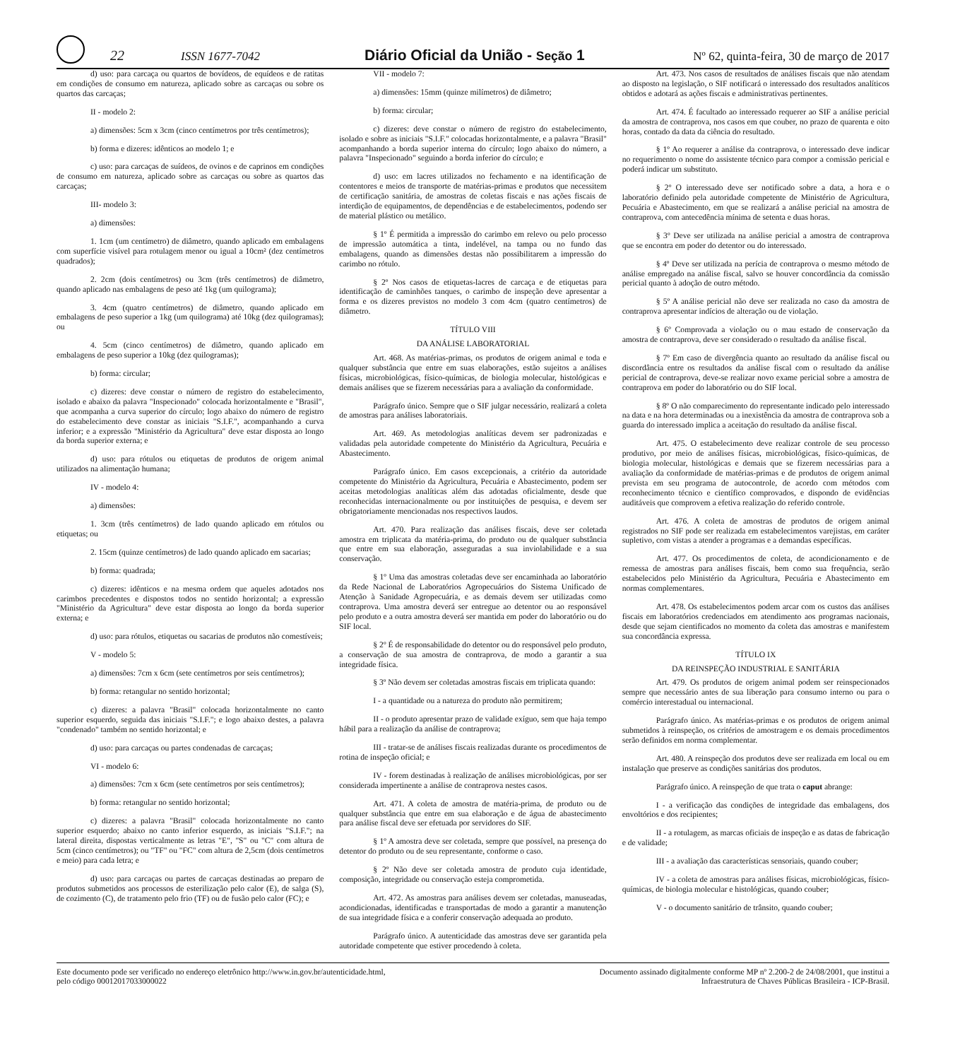22 ISSN 1677-7042 Diário Oficial da União - Seção 1 Nº 62, quinta-feira, 30 de março de 2017
d) uso: para carcaça ou quartos de bovídeos, de equídeos e de ratitas em condições de consumo em natureza, aplicado sobre as carcaças ou sobre os quartos das carcaças;
II - modelo 2:
a) dimensões: 5cm x 3cm (cinco centímetros por três centímetros);
b) forma e dizeres: idênticos ao modelo 1; e
c) uso: para carcaças de suídeos, de ovinos e de caprinos em condições de consumo em natureza, aplicado sobre as carcaças ou sobre as quartos das carcaças;
III- modelo 3:
a) dimensões:
1. 1cm (um centímetro) de diâmetro, quando aplicado em embalagens com superfície visível para rotulagem menor ou igual a 10cm² (dez centímetros quadrados);
2. 2cm (dois centímetros) ou 3cm (três centímetros) de diâmetro, quando aplicado nas embalagens de peso até 1kg (um quilograma);
3. 4cm (quatro centímetros) de diâmetro, quando aplicado em embalagens de peso superior a 1kg (um quilograma) até 10kg (dez quilogramas); ou
4. 5cm (cinco centímetros) de diâmetro, quando aplicado em embalagens de peso superior a 10kg (dez quilogramas);
b) forma: circular;
c) dizeres: deve constar o número de registro do estabelecimento, isolado e abaixo da palavra "Inspecionado" colocada horizontalmente e "Brasil", que acompanha a curva superior do círculo; logo abaixo do número de registro do estabelecimento deve constar as iniciais "S.I.F.", acompanhando a curva inferior; e a expressão "Ministério da Agricultura" deve estar disposta ao longo da borda superior externa; e
d) uso: para rótulos ou etiquetas de produtos de origem animal utilizados na alimentação humana;
IV - modelo 4:
a) dimensões:
1. 3cm (três centímetros) de lado quando aplicado em rótulos ou etiquetas; ou
2. 15cm (quinze centímetros) de lado quando aplicado em sacarias;
b) forma: quadrada;
c) dizeres: idênticos e na mesma ordem que aqueles adotados nos carimbos precedentes e dispostos todos no sentido horizontal; a expressão "Ministério da Agricultura" deve estar disposta ao longo da borda superior externa; e
d) uso: para rótulos, etiquetas ou sacarias de produtos não comestíveis;
V - modelo 5:
a) dimensões: 7cm x 6cm (sete centímetros por seis centímetros);
b) forma: retangular no sentido horizontal;
c) dizeres: a palavra "Brasil" colocada horizontalmente no canto superior esquerdo, seguida das iniciais "S.I.F."; e logo abaixo destes, a palavra "condenado" também no sentido horizontal; e
d) uso: para carcaças ou partes condenadas de carcaças;
VI - modelo 6:
a) dimensões: 7cm x 6cm (sete centímetros por seis centímetros);
b) forma: retangular no sentido horizontal;
c) dizeres: a palavra "Brasil" colocada horizontalmente no canto superior esquerdo; abaixo no canto inferior esquerdo, as iniciais "S.I.F."; na lateral direita, dispostas verticalmente as letras "E", "S" ou "C" com altura de 5cm (cinco centímetros); ou "TF" ou "FC" com altura de 2,5cm (dois centímetros e meio) para cada letra; e
d) uso: para carcaças ou partes de carcaças destinadas ao preparo de produtos submetidos aos processos de esterilização pelo calor (E), de salga (S), de cozimento (C), de tratamento pelo frio (TF) ou de fusão pelo calor (FC); e
VII - modelo 7:
a) dimensões: 15mm (quinze milímetros) de diâmetro;
b) forma: circular;
c) dizeres: deve constar o número de registro do estabelecimento, isolado e sobre as iniciais "S.I.F." colocadas horizontalmente, e a palavra "Brasil" acompanhando a borda superior interna do círculo; logo abaixo do número, a palavra "Inspecionado" seguindo a borda inferior do círculo; e
d) uso: em lacres utilizados no fechamento e na identificação de contentores e meios de transporte de matérias-primas e produtos que necessitem de certificação sanitária, de amostras de coletas fiscais e nas ações fiscais de interdição de equipamentos, de dependências e de estabelecimentos, podendo ser de material plástico ou metálico.
§ 1º É permitida a impressão do carimbo em relevo ou pelo processo de impressão automática a tinta, indelével, na tampa ou no fundo das embalagens, quando as dimensões destas não possibilitarem a impressão do carimbo no rótulo.
§ 2º Nos casos de etiquetas-lacres de carcaça e de etiquetas para identificação de caminhões tanques, o carimbo de inspeção deve apresentar a forma e os dizeres previstos no modelo 3 com 4cm (quatro centímetros) de diâmetro.
TÍTULO VIII
DA ANÁLISE LABORATORIAL
Art. 468. As matérias-primas, os produtos de origem animal e toda e qualquer substância que entre em suas elaborações, estão sujeitos a análises físicas, microbiológicas, físico-químicas, de biologia molecular, histológicas e demais análises que se fizerem necessárias para a avaliação da conformidade.
Parágrafo único. Sempre que o SIF julgar necessário, realizará a coleta de amostras para análises laboratoriais.
Art. 469. As metodologias analíticas devem ser padronizadas e validadas pela autoridade competente do Ministério da Agricultura, Pecuária e Abastecimento.
Parágrafo único. Em casos excepcionais, a critério da autoridade competente do Ministério da Agricultura, Pecuária e Abastecimento, podem ser aceitas metodologias analíticas além das adotadas oficialmente, desde que reconhecidas internacionalmente ou por instituições de pesquisa, e devem ser obrigatoriamente mencionadas nos respectivos laudos.
Art. 470. Para realização das análises fiscais, deve ser coletada amostra em triplicata da matéria-prima, do produto ou de qualquer substância que entre em sua elaboração, asseguradas a sua inviolabilidade e a sua conservação.
§ 1º Uma das amostras coletadas deve ser encaminhada ao laboratório da Rede Nacional de Laboratórios Agropecuários do Sistema Unificado de Atenção à Sanidade Agropecuária, e as demais devem ser utilizadas como contraprova. Uma amostra deverá ser entregue ao detentor ou ao responsável pelo produto e a outra amostra deverá ser mantida em poder do laboratório ou do SIF local.
§ 2º É de responsabilidade do detentor ou do responsável pelo produto, a conservação de sua amostra de contraprova, de modo a garantir a sua integridade física.
§ 3º Não devem ser coletadas amostras fiscais em triplicata quando:
I - a quantidade ou a natureza do produto não permitirem;
II - o produto apresentar prazo de validade exíguo, sem que haja tempo hábil para a realização da análise de contraprova;
III - tratar-se de análises fiscais realizadas durante os procedimentos de rotina de inspeção oficial; e
IV - forem destinadas à realização de análises microbiológicas, por ser considerada impertinente a análise de contraprova nestes casos.
Art. 471. A coleta de amostra de matéria-prima, de produto ou de qualquer substância que entre em sua elaboração e de água de abastecimento para análise fiscal deve ser efetuada por servidores do SIF.
§ 1º A amostra deve ser coletada, sempre que possível, na presença do detentor do produto ou de seu representante, conforme o caso.
§ 2º Não deve ser coletada amostra de produto cuja identidade, composição, integridade ou conservação esteja comprometida.
Art. 472. As amostras para análises devem ser coletadas, manuseadas, acondicionadas, identificadas e transportadas de modo a garantir a manutenção de sua integridade física e a conferir conservação adequada ao produto.
Parágrafo único. A autenticidade das amostras deve ser garantida pela autoridade competente que estiver procedendo à coleta.
Art. 473. Nos casos de resultados de análises fiscais que não atendam ao disposto na legislação, o SIF notificará o interessado dos resultados analíticos obtidos e adotará as ações fiscais e administrativas pertinentes.
Art. 474. É facultado ao interessado requerer ao SIF a análise pericial da amostra de contraprova, nos casos em que couber, no prazo de quarenta e oito horas, contado da data da ciência do resultado.
§ 1º Ao requerer a análise da contraprova, o interessado deve indicar no requerimento o nome do assistente técnico para compor a comissão pericial e poderá indicar um substituto.
§ 2º O interessado deve ser notificado sobre a data, a hora e o laboratório definido pela autoridade competente de Ministério de Agricultura, Pecuária e Abastecimento, em que se realizará a análise pericial na amostra de contraprova, com antecedência mínima de setenta e duas horas.
§ 3º Deve ser utilizada na análise pericial a amostra de contraprova que se encontra em poder do detentor ou do interessado.
§ 4º Deve ser utilizada na perícia de contraprova o mesmo método de análise empregado na análise fiscal, salvo se houver concordância da comissão pericial quanto à adoção de outro método.
§ 5º A análise pericial não deve ser realizada no caso da amostra de contraprova apresentar indícios de alteração ou de violação.
§ 6º Comprovada a violação ou o mau estado de conservação da amostra de contraprova, deve ser considerado o resultado da análise fiscal.
§ 7º Em caso de divergência quanto ao resultado da análise fiscal ou discordância entre os resultados da análise fiscal com o resultado da análise pericial de contraprova, deve-se realizar novo exame pericial sobre a amostra de contraprova em poder do laboratório ou do SIF local.
§ 8º O não comparecimento do representante indicado pelo interessado na data e na hora determinadas ou a inexistência da amostra de contraprova sob a guarda do interessado implica a aceitação do resultado da análise fiscal.
Art. 475. O estabelecimento deve realizar controle de seu processo produtivo, por meio de análises físicas, microbiológicas, físico-químicas, de biologia molecular, histológicas e demais que se fizerem necessárias para a avaliação da conformidade de matérias-primas e de produtos de origem animal prevista em seu programa de autocontrole, de acordo com métodos com reconhecimento técnico e científico comprovados, e dispondo de evidências auditáveis que comprovem a efetiva realização do referido controle.
Art. 476. A coleta de amostras de produtos de origem animal registrados no SIF pode ser realizada em estabelecimentos varejistas, em caráter supletivo, com vistas a atender a programas e a demandas específicas.
Art. 477. Os procedimentos de coleta, de acondicionamento e de remessa de amostras para análises fiscais, bem como sua frequência, serão estabelecidos pelo Ministério da Agricultura, Pecuária e Abastecimento em normas complementares.
Art. 478. Os estabelecimentos podem arcar com os custos das análises fiscais em laboratórios credenciados em atendimento aos programas nacionais, desde que sejam cientificados no momento da coleta das amostras e manifestem sua concordância expressa.
TÍTULO IX
DA REINSPEÇÃO INDUSTRIAL E SANITÁRIA
Art. 479. Os produtos de origem animal podem ser reinspecionados sempre que necessário antes de sua liberação para consumo interno ou para o comércio interestadual ou internacional.
Parágrafo único. As matérias-primas e os produtos de origem animal submetidos à reinspeção, os critérios de amostragem e os demais procedimentos serão definidos em norma complementar.
Art. 480. A reinspeção dos produtos deve ser realizada em local ou em instalação que preserve as condições sanitárias dos produtos.
Parágrafo único. A reinspeção de que trata o caput abrange:
I - a verificação das condições de integridade das embalagens, dos envoltórios e dos recipientes;
II - a rotulagem, as marcas oficiais de inspeção e as datas de fabricação e de validade;
III - a avaliação das características sensoriais, quando couber;
IV - a coleta de amostras para análises físicas, microbiológicas, físico-químicas, de biologia molecular e histológicas, quando couber;
V - o documento sanitário de trânsito, quando couber;
Este documento pode ser verificado no endereço eletrônico http://www.in.gov.br/autenticidade.html,
pelo código 00012017033000022
Documento assinado digitalmente conforme MP nº 2.200-2 de 24/08/2001, que institui a
Infraestrutura de Chaves Públicas Brasileira - ICP-Brasil.